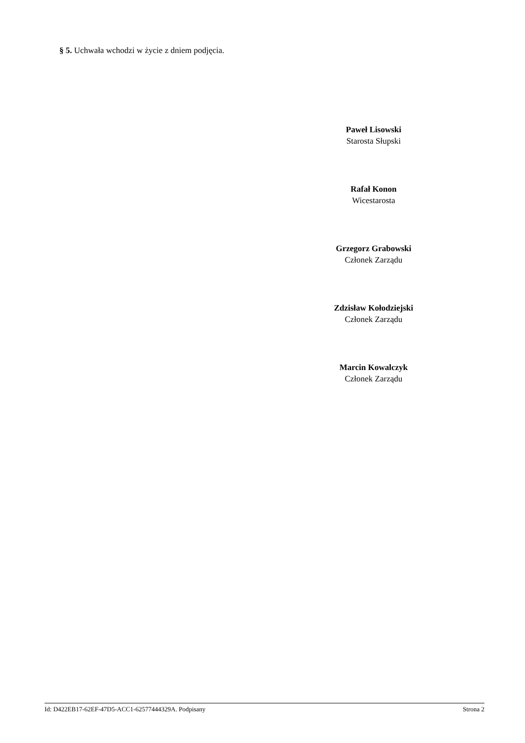§ 5. Uchwała wchodzi w życie z dniem podjęcia.
Paweł Lisowski
Starosta Słupski
Rafał Konon
Wicestarosta
Grzegorz Grabowski
Członek Zarządu
Zdzisław Kołodziejski
Członek Zarządu
Marcin Kowalczyk
Członek Zarządu
Id: D422EB17-62EF-47D5-ACC1-62577444329A. Podpisany Strona 2